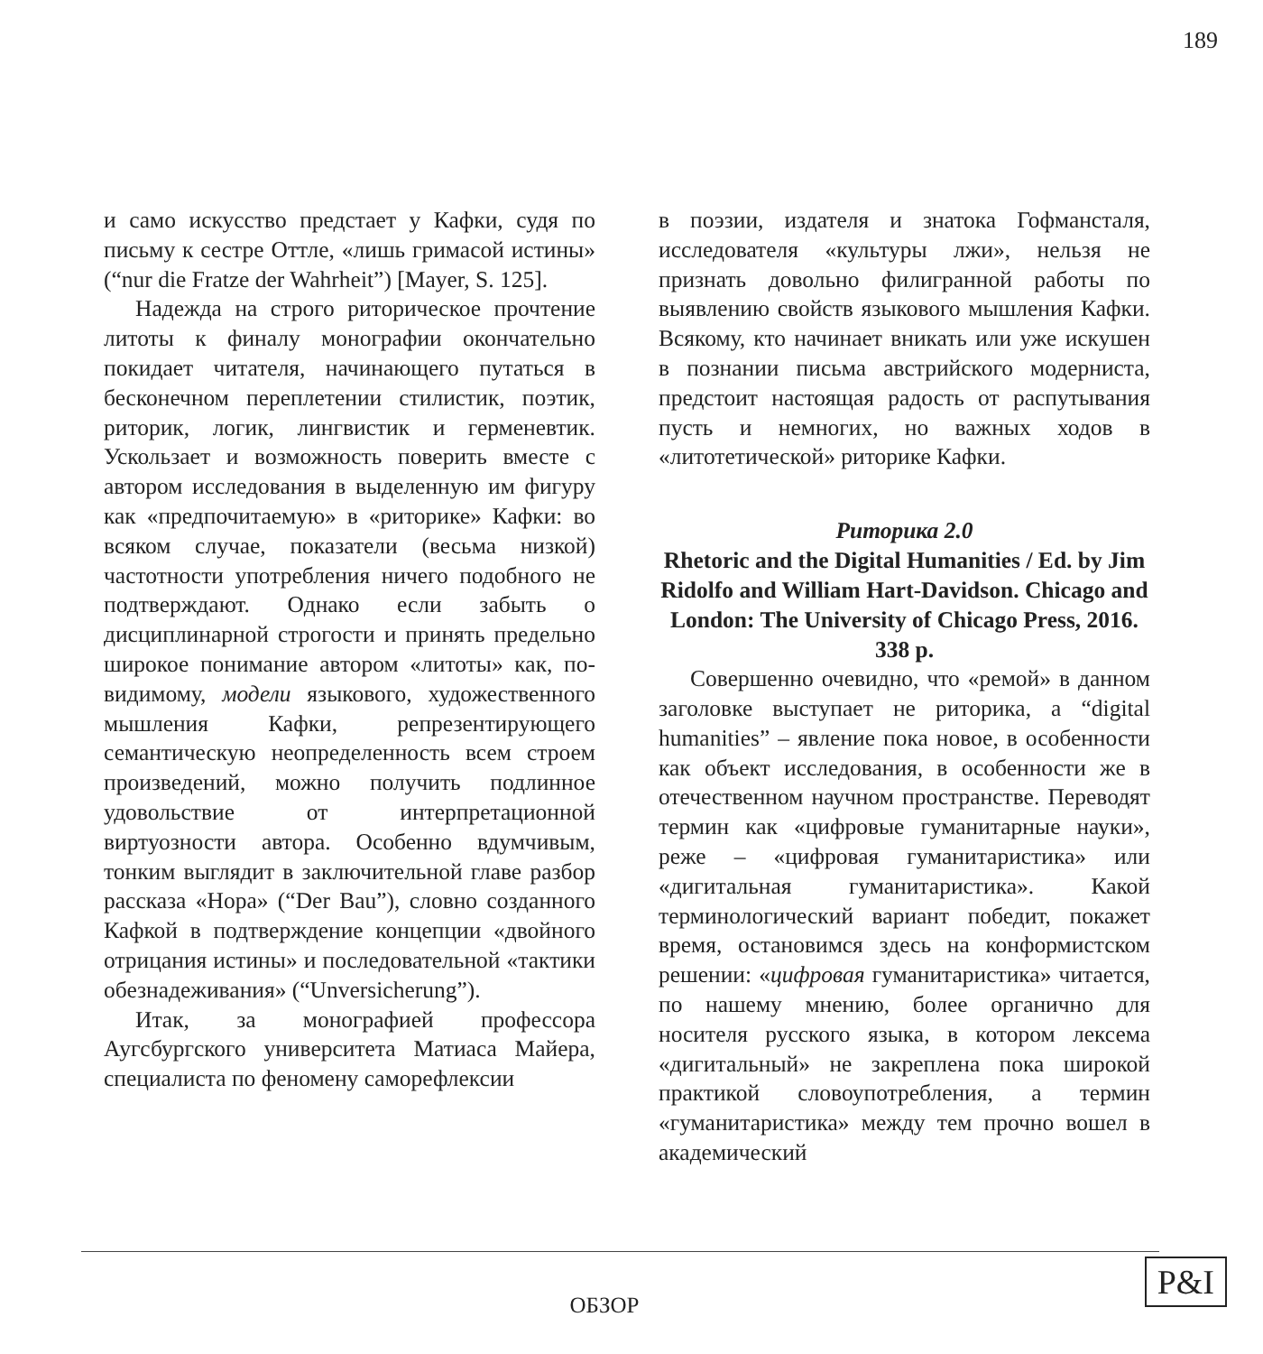189
и само искусство предстает у Кафки, судя по письму к сестре Оттле, «лишь гримасой истины» (“nur die Fratze der Wahrheit”) [Mayer, S. 125].
Надежда на строго риторическое прочтение литоты к финалу монографии окончательно покидает читателя, начинающего путаться в бесконечном переплетении стилистик, поэтик, риторик, логик, лингвистик и герменевтик. Ускользает и возможность поверить вместе с автором исследования в выделенную им фигуру как «предпочитаемую» в «риторике» Кафки: во всяком случае, показатели (весьма низкой) частотности употребления ничего подобного не подтверждают. Однако если забыть о дисциплинарной строгости и принять предельно широкое понимание автором «литоты» как, по-видимому, модели языкового, художественного мышления Кафки, репрезентирующего семантическую неопределенность всем строем произведений, можно получить подлинное удовольствие от интерпретационной виртуозности автора. Особенно вдумчивым, тонким выглядит в заключительной главе разбор рассказа «Нора» (“Der Bau”), словно созданного Кафкой в подтверждение концепции «двойного отрицания истины» и последовательной «тактики обезнадеживания» (“Unversicherung”).
Итак, за монографией профессора Аугсбургского университета Матиаса Майера, специалиста по феномену саморефлексии
в поэзии, издателя и знатока Гофмансталя, исследователя «культуры лжи», нельзя не признать довольно филигранной работы по выявлению свойств языкового мышления Кафки. Всякому, кто начинает вникать или уже искушен в познании письма австрийского модерниста, предстоит настоящая радость от распутывания пусть и немногих, но важных ходов в «литотетической» риторике Кафки.
Риторика 2.0
Rhetoric and the Digital Humanities / Ed. by Jim Ridolfo and William Hart-Davidson. Chicago and London: The University of Chicago Press, 2016. 338 p.
Совершенно очевидно, что «ремой» в данном заголовке выступает не риторика, а “digital humanities” – явление пока новое, в особенности как объект исследования, в особенности же в отечественном научном пространстве. Переводят термин как «цифровые гуманитарные науки», реже – «цифровая гуманитаристика» или «дигитальная гуманитаристика». Какой терминологический вариант победит, покажет время, остановимся здесь на конформистском решении: «цифровая гуманитаристика» читается, по нашему мнению, более органично для носителя русского языка, в котором лексема «дигитальный» не закреплена пока широкой практикой словоупотребления, а термин «гуманитаристика» между тем прочно вошел в академический
ОБЗОР
P&I